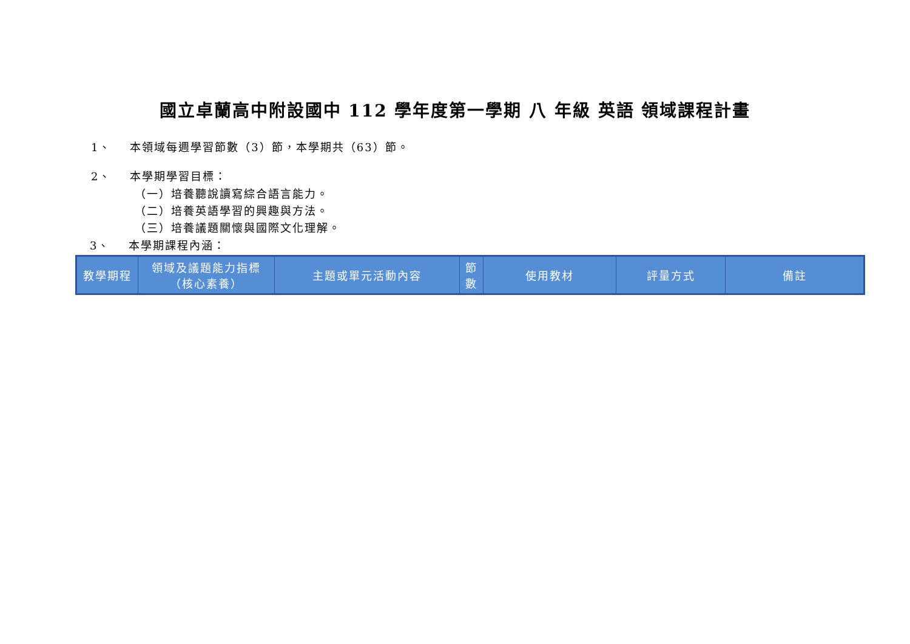國立卓蘭高中附設國中 112 學年度第一學期 八 年級 英語 領域課程計畫
1、 本領域每週學習節數（3）節，本學期共（63）節。
2、 本學期學習目標：
（一）培養聽說讀寫綜合語言能力。
（二）培養英語學習的興趣與方法。
（三）培養議題關懷與國際文化理解。
3、 本學期課程內涵：
| 教學期程 | 領域及議題能力指標 （核心素養） | 主題或單元活動內容 | 節 數 | 使用教材 | 評量方式 | 備註 |
| --- | --- | --- | --- | --- | --- | --- |